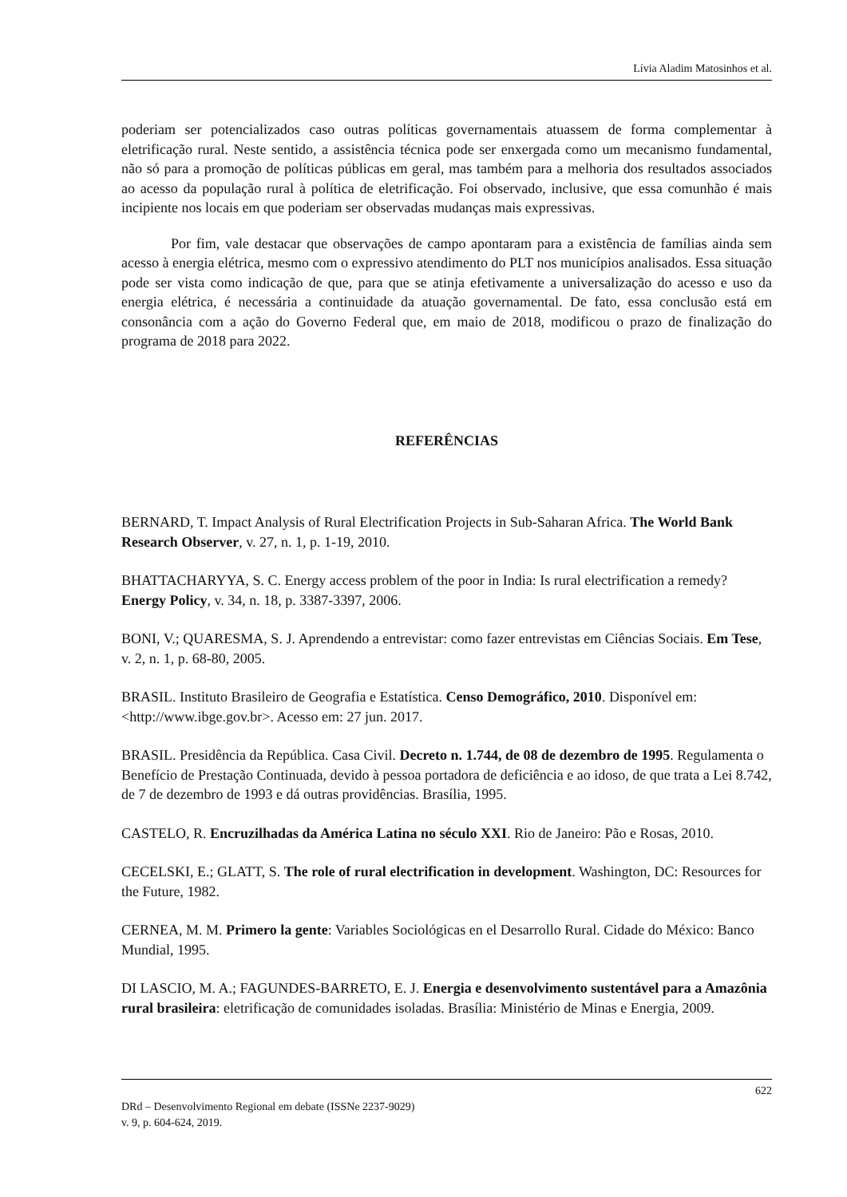Lívia Aladim Matosinhos et al.
poderiam ser potencializados caso outras políticas governamentais atuassem de forma complementar à eletrificação rural. Neste sentido, a assistência técnica pode ser enxergada como um mecanismo fundamental, não só para a promoção de políticas públicas em geral, mas também para a melhoria dos resultados associados ao acesso da população rural à política de eletrificação. Foi observado, inclusive, que essa comunhão é mais incipiente nos locais em que poderiam ser observadas mudanças mais expressivas.
Por fim, vale destacar que observações de campo apontaram para a existência de famílias ainda sem acesso à energia elétrica, mesmo com o expressivo atendimento do PLT nos municípios analisados. Essa situação pode ser vista como indicação de que, para que se atinja efetivamente a universalização do acesso e uso da energia elétrica, é necessária a continuidade da atuação governamental. De fato, essa conclusão está em consonância com a ação do Governo Federal que, em maio de 2018, modificou o prazo de finalização do programa de 2018 para 2022.
REFERÊNCIAS
BERNARD, T. Impact Analysis of Rural Electrification Projects in Sub-Saharan Africa. The World Bank Research Observer, v. 27, n. 1, p. 1-19, 2010.
BHATTACHARYYA, S. C. Energy access problem of the poor in India: Is rural electrification a remedy? Energy Policy, v. 34, n. 18, p. 3387-3397, 2006.
BONI, V.; QUARESMA, S. J. Aprendendo a entrevistar: como fazer entrevistas em Ciências Sociais. Em Tese, v. 2, n. 1, p. 68-80, 2005.
BRASIL. Instituto Brasileiro de Geografia e Estatística. Censo Demográfico, 2010. Disponível em: <http://www.ibge.gov.br>. Acesso em: 27 jun. 2017.
BRASIL. Presidência da República. Casa Civil. Decreto n. 1.744, de 08 de dezembro de 1995. Regulamenta o Benefício de Prestação Continuada, devido à pessoa portadora de deficiência e ao idoso, de que trata a Lei 8.742, de 7 de dezembro de 1993 e dá outras providências. Brasília, 1995.
CASTELO, R. Encruzilhadas da América Latina no século XXI. Rio de Janeiro: Pão e Rosas, 2010.
CECELSKI, E.; GLATT, S. The role of rural electrification in development. Washington, DC: Resources for the Future, 1982.
CERNEA, M. M. Primero la gente: Variables Sociológicas en el Desarrollo Rural. Cidade do México: Banco Mundial, 1995.
DI LASCIO, M. A.; FAGUNDES-BARRETO, E. J. Energia e desenvolvimento sustentável para a Amazônia rural brasileira: eletrificação de comunidades isoladas. Brasília: Ministério de Minas e Energia, 2009.
622
DRd – Desenvolvimento Regional em debate (ISSNe 2237-9029)
v. 9, p. 604-624, 2019.